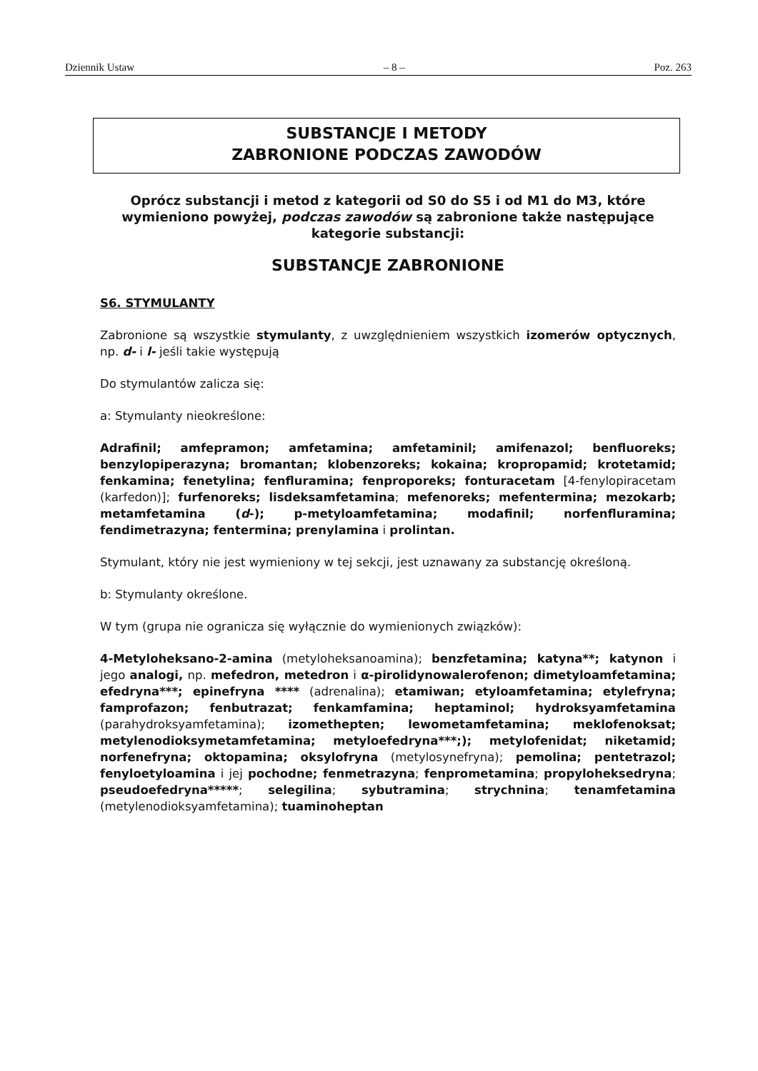Dziennik Ustaw – 8 – Poz. 263
SUBSTANCJE I METODY
ZABRONIONE PODCZAS ZAWODÓW
Oprócz substancji i metod z kategorii od S0 do S5 i od M1 do M3, które wymieniono powyżej, podczas zawodów są zabronione także następujące kategorie substancji:
SUBSTANCJE ZABRONIONE
S6. STYMULANTY
Zabronione są wszystkie stymulanty, z uwzględnieniem wszystkich izomerów optycznych, np. d- i l- jeśli takie występują
Do stymulantów zalicza się:
a: Stymulanty nieokreślone:
Adrafinil; amfepramon; amfetamina; amfetaminil; amifenazol; benfluoreks; benzylopiperazyna; bromantan; klobenzoreks; kokaina; kropropamid; krotetamid; fenkamina; fenetylina; fenfluramina; fenproporeks; fonturacetam [4-fenylopiracetam (karfedon)]; furfenoreks; lisdeksamfetamina; mefenoreks; mefentermina; mezokarb; metamfetamina (d-); p-metyloamfetamina; modafinil; norfenfluramina; fendimetrazyna; fentermina; prenylamina i prolintan.
Stymulant, który nie jest wymieniony w tej sekcji, jest uznawany za substancję określoną.
b: Stymulanty określone.
W tym (grupa nie ogranicza się wyłącznie do wymienionych związków):
4-Metyloheksano-2-amina (metyloheksanoamina); benzfetamina; katyna**; katynon i jego analogi, np. mefedron, metedron i α-pirolidynowalerofenon; dimetyloamfetamina; efedryna***; epinefryna **** (adrenalina); etamiwan; etyloamfetamina; etylefryna; famprofazon; fenbutrazat; fenkamfamina; heptaminol; hydroksyamfetamina (parahydroksyamfetamina); izomethepten; lewometamfetamina; meklofenoksat; metylenodioksymetamfetamina; metyloefedryna***;); metylofenidat; niketamid; norfenefryna; oktopamina; oksylofryna (metylosynefryna); pemolina; pentetrazol; fenyloetyloamina i jej pochodne; fenmetrazyna; fenprometamina; propyloheksedryna; pseudoefedryna*****; selegilina; sybutramina; strychnina; tenamfetamina (metylenodioksyamfetamina); tuaminoheptan